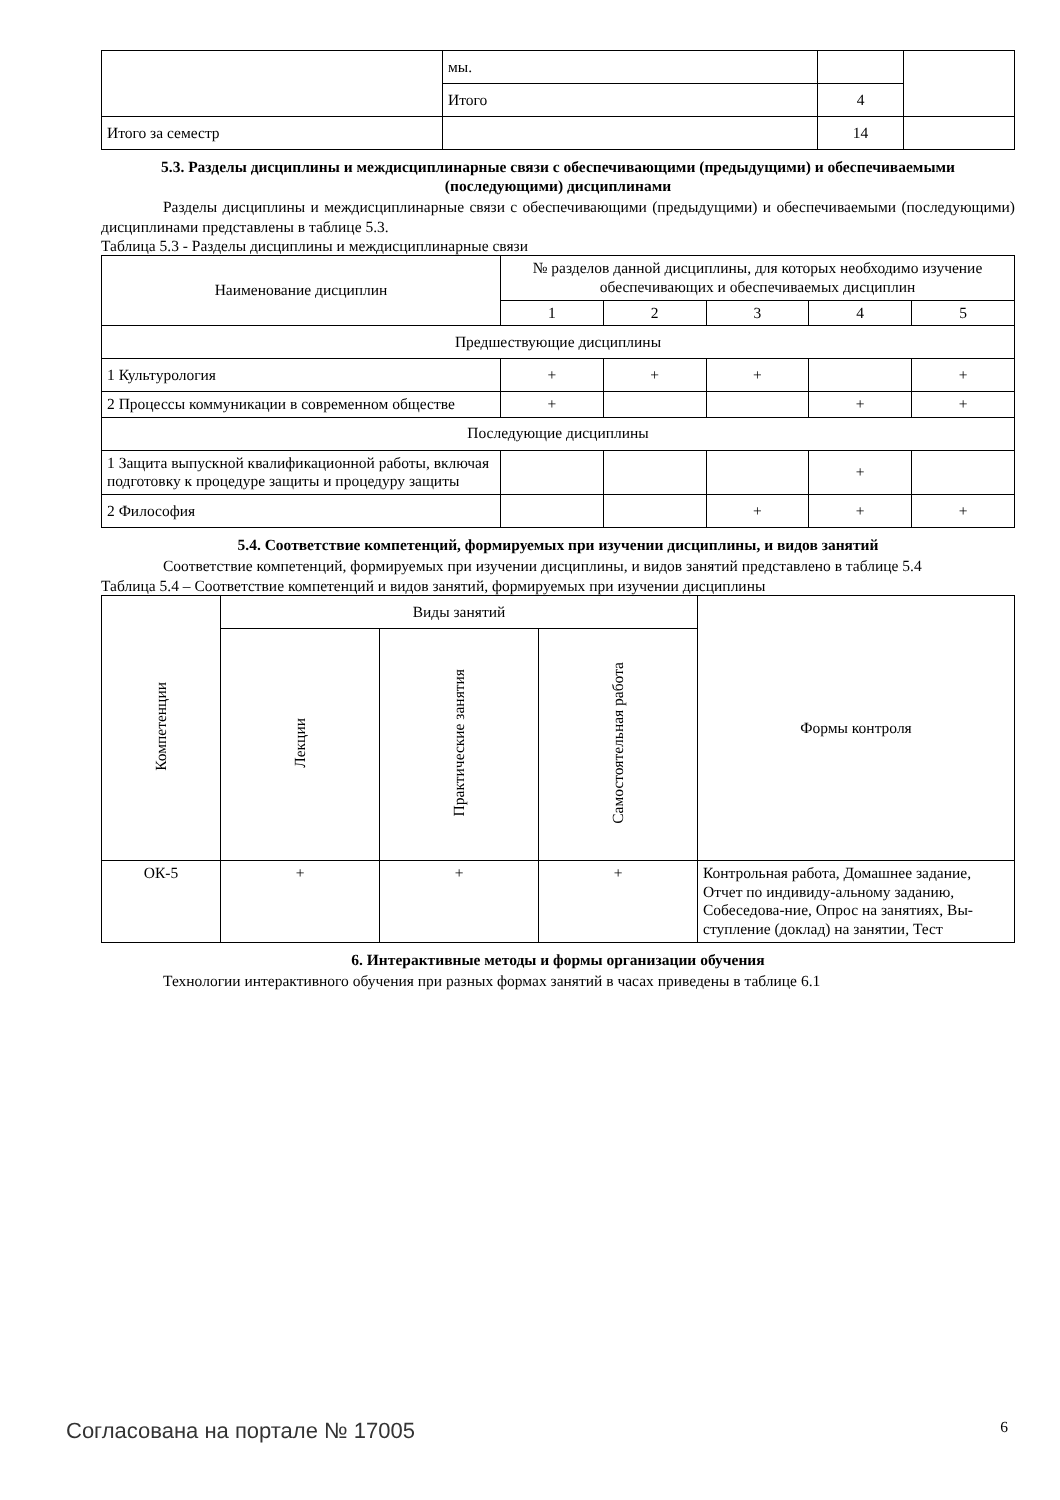| | мы. | | |
| | Итого | 4 | |
| Итого за семестр | | 14 | |
5.3. Разделы дисциплины и междисциплинарные связи с обеспечивающими (предыдущими) и обеспечиваемыми (последующими) дисциплинами
Разделы дисциплины и междисциплинарные связи с обеспечивающими (предыдущими) и обеспечиваемыми (последующими) дисциплинами представлены в таблице 5.3.
Таблица 5.3 - Разделы дисциплины и междисциплинарные связи
| Наименование дисциплин | № разделов данной дисциплины, для которых необходимо изучение обеспечивающих и обеспечиваемых дисциплин | | | | |
| --- | --- | --- | --- | --- | --- |
| | 1 | 2 | 3 | 4 | 5 |
| Предшествующие дисциплины | | | | | |
| 1 Культурология | + | + | + | | + |
| 2 Процессы коммуникации в современном обществе | + | | | + | + |
| Последующие дисциплины | | | | | |
| 1 Защита выпускной квалификационной работы, включая подготовку к процедуре защиты и процедуру защиты | | | | + | |
| 2 Философия | | | + | + | + |
5.4. Соответствие компетенций, формируемых при изучении дисциплины, и видов занятий
Соответствие компетенций, формируемых при изучении дисциплины, и видов занятий представлено в таблице 5.4
Таблица 5.4 – Соответствие компетенций и видов занятий, формируемых при изучении дисциплины
| Компетенции | Виды занятий | | | Формы контроля |
| --- | --- | --- | --- | --- |
| | Лекции | Практические занятия | Самостоятельная работа | |
| ОК-5 | + | + | + | Контрольная работа, Домашнее задание, Отчет по индивиду-альному заданию, Собеседова-ние, Опрос на занятиях, Вы-ступление (доклад) на занятии, Тест |
6. Интерактивные методы и формы организации обучения
Технологии интерактивного обучения при разных формах занятий в часах приведены в таблице 6.1
Согласована на портале № 17005 6